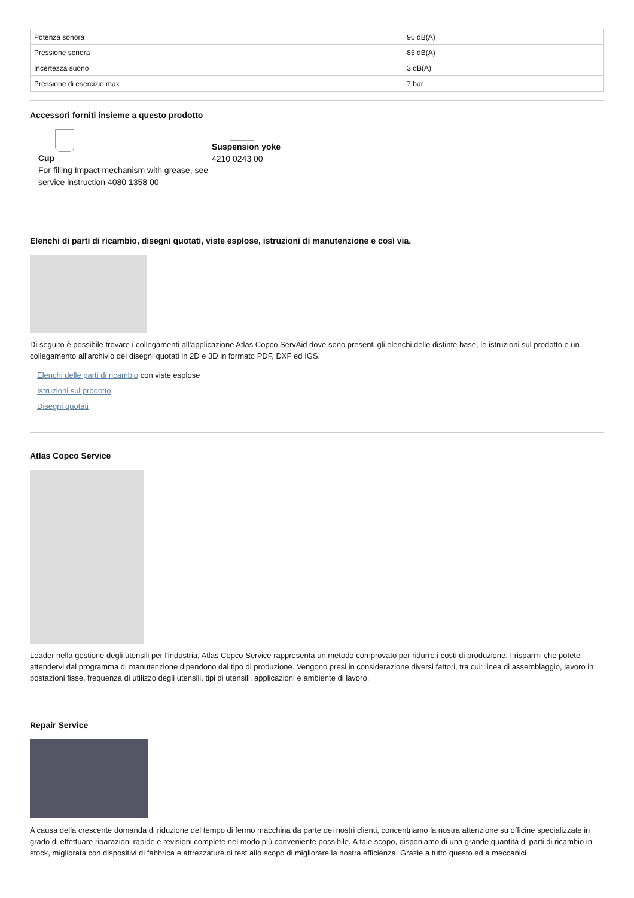| Potenza sonora | 96 dB(A) |
| Pressione sonora | 85 dB(A) |
| Incertezza suono | 3 dB(A) |
| Pressione di esercizio max | 7 bar |
Accessori forniti insieme a questo prodotto
Cup
For filling Impact mechanism with grease, see service instruction 4080 1358 00
Suspension yoke
4210 0243 00
Elenchi di parti di ricambio, disegni quotati, viste esplose, istruzioni di manutenzione e così via.
Di seguito è possibile trovare i collegamenti all'applicazione Atlas Copco ServAid dove sono presenti gli elenchi delle distinte base, le istruzioni sul prodotto e un collegamento all'archivio dei disegni quotati in 2D e 3D in formato PDF, DXF ed IGS.
Elenchi delle parti di ricambio con viste esplose
Istruzioni sul prodotto
Disegni quotati
Atlas Copco Service
Leader nella gestione degli utensili per l'industria, Atlas Copco Service rappresenta un metodo comprovato per ridurre i costi di produzione. I risparmi che potete attendervi dal programma di manutenzione dipendono dal tipo di produzione. Vengono presi in considerazione diversi fattori, tra cui: linea di assemblaggio, lavoro in postazioni fisse, frequenza di utilizzo degli utensili, tipi di utensili, applicazioni e ambiente di lavoro.
Repair Service
A causa della crescente domanda di riduzione del tempo di fermo macchina da parte dei nostri clienti, concentriamo la nostra attenzione su officine specializzate in grado di effettuare riparazioni rapide e revisioni complete nel modo più conveniente possibile. A tale scopo, disponiamo di una grande quantità di parti di ricambio in stock, migliorata con dispositivi di fabbrica e attrezzature di test allo scopo di migliorare la nostra efficienza. Grazie a tutto questo ed a meccanici